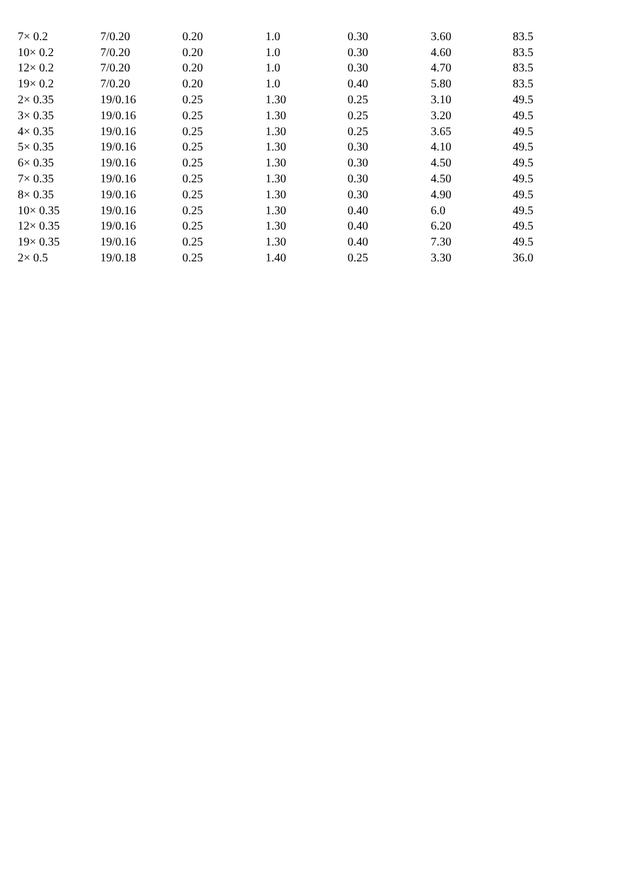| 7× 0.2 | 7/0.20 | 0.20 | 1.0 | 0.30 | 3.60 | 83.5 |
| 10× 0.2 | 7/0.20 | 0.20 | 1.0 | 0.30 | 4.60 | 83.5 |
| 12× 0.2 | 7/0.20 | 0.20 | 1.0 | 0.30 | 4.70 | 83.5 |
| 19× 0.2 | 7/0.20 | 0.20 | 1.0 | 0.40 | 5.80 | 83.5 |
| 2× 0.35 | 19/0.16 | 0.25 | 1.30 | 0.25 | 3.10 | 49.5 |
| 3× 0.35 | 19/0.16 | 0.25 | 1.30 | 0.25 | 3.20 | 49.5 |
| 4× 0.35 | 19/0.16 | 0.25 | 1.30 | 0.25 | 3.65 | 49.5 |
| 5× 0.35 | 19/0.16 | 0.25 | 1.30 | 0.30 | 4.10 | 49.5 |
| 6× 0.35 | 19/0.16 | 0.25 | 1.30 | 0.30 | 4.50 | 49.5 |
| 7× 0.35 | 19/0.16 | 0.25 | 1.30 | 0.30 | 4.50 | 49.5 |
| 8× 0.35 | 19/0.16 | 0.25 | 1.30 | 0.30 | 4.90 | 49.5 |
| 10× 0.35 | 19/0.16 | 0.25 | 1.30 | 0.40 | 6.0 | 49.5 |
| 12× 0.35 | 19/0.16 | 0.25 | 1.30 | 0.40 | 6.20 | 49.5 |
| 19× 0.35 | 19/0.16 | 0.25 | 1.30 | 0.40 | 7.30 | 49.5 |
| 2× 0.5 | 19/0.18 | 0.25 | 1.40 | 0.25 | 3.30 | 36.0 |